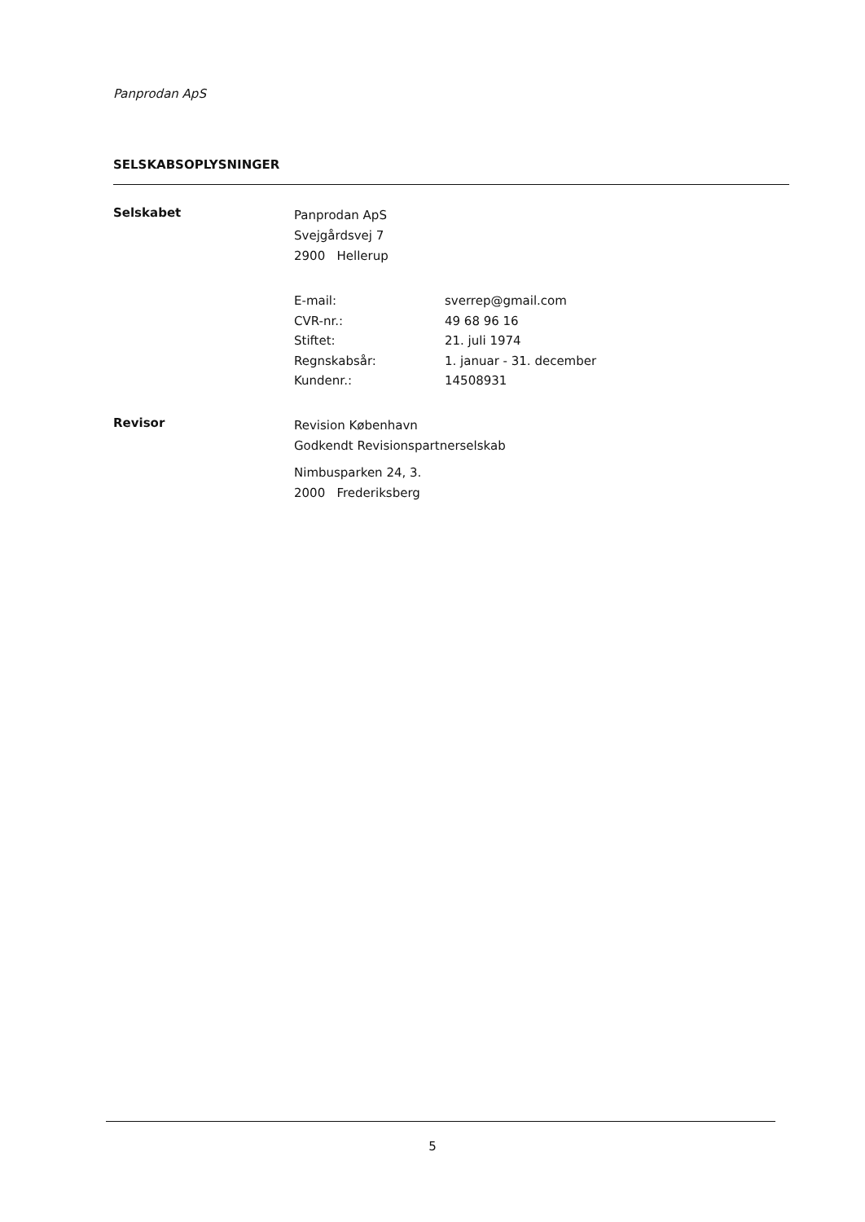Panprodan ApS
SELSKABSOPLYSNINGER
Selskabet
Panprodan ApS
Svejgårdsvej 7
2900 Hellerup
| E-mail: | sverrep@gmail.com |
| CVR-nr.: | 49 68 96 16 |
| Stiftet: | 21. juli 1974 |
| Regnskabsår: | 1. januar - 31. december |
| Kundenr.: | 14508931 |
Revisor
Revision København
Godkendt Revisionspartnerselskab
Nimbusparken 24, 3.
2000 Frederiksberg
5